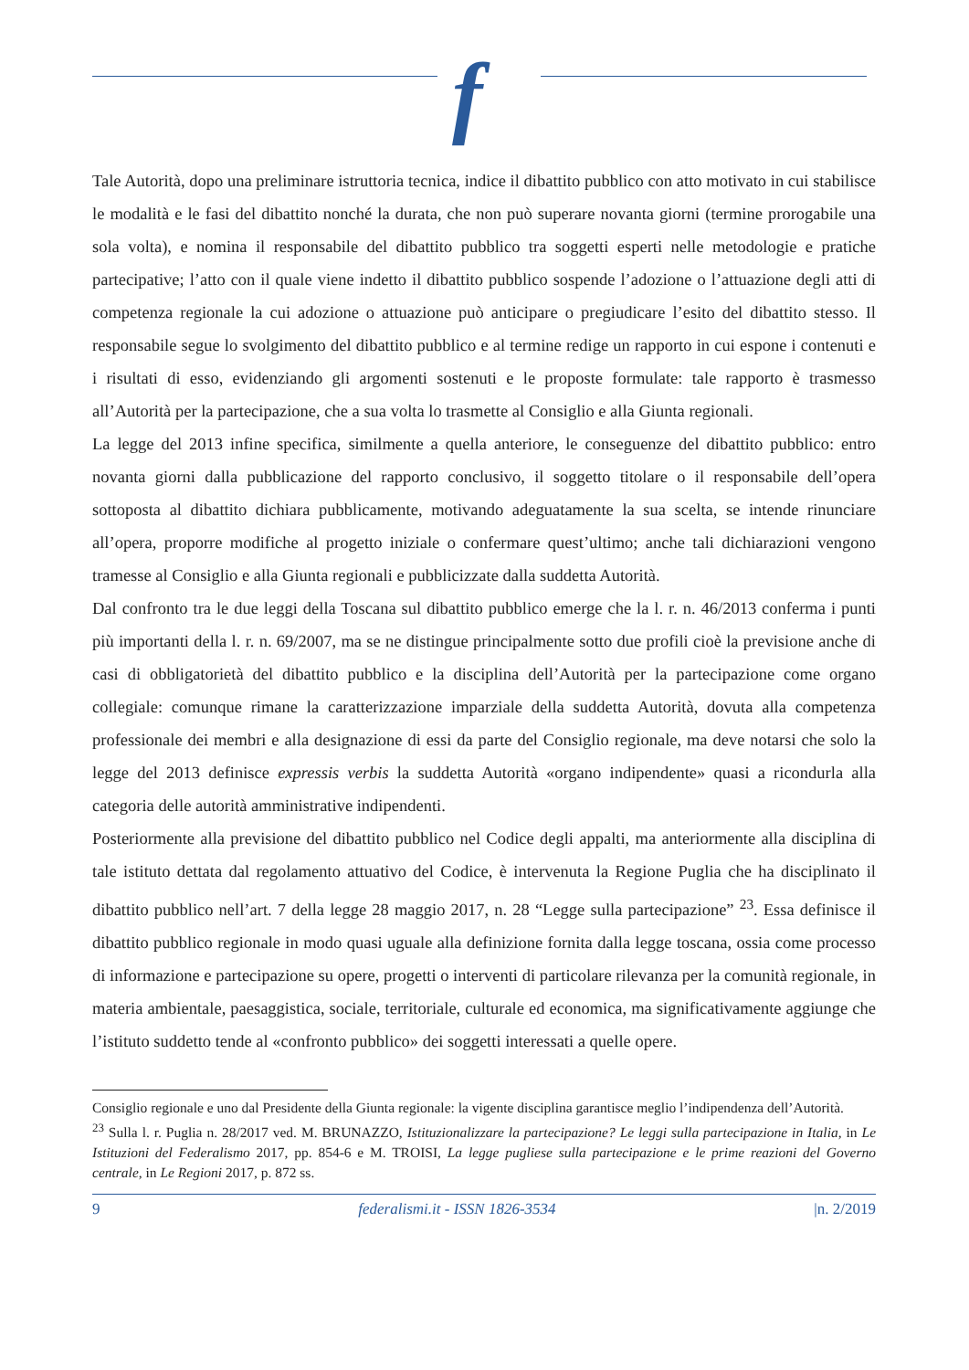f
Tale Autorità, dopo una preliminare istruttoria tecnica, indice il dibattito pubblico con atto motivato in cui stabilisce le modalità e le fasi del dibattito nonché la durata, che non può superare novanta giorni (termine prorogabile una sola volta), e nomina il responsabile del dibattito pubblico tra soggetti esperti nelle metodologie e pratiche partecipative; l’atto con il quale viene indetto il dibattito pubblico sospende l’adozione o l’attuazione degli atti di competenza regionale la cui adozione o attuazione può anticipare o pregiudicare l’esito del dibattito stesso. Il responsabile segue lo svolgimento del dibattito pubblico e al termine redige un rapporto in cui espone i contenuti e i risultati di esso, evidenziando gli argomenti sostenuti e le proposte formulate: tale rapporto è trasmesso all’Autorità per la partecipazione, che a sua volta lo trasmette al Consiglio e alla Giunta regionali.
La legge del 2013 infine specifica, similmente a quella anteriore, le conseguenze del dibattito pubblico: entro novanta giorni dalla pubblicazione del rapporto conclusivo, il soggetto titolare o il responsabile dell’opera sottoposta al dibattito dichiara pubblicamente, motivando adeguatamente la sua scelta, se intende rinunciare all’opera, proporre modifiche al progetto iniziale o confermare quest’ultimo; anche tali dichiarazioni vengono tramesse al Consiglio e alla Giunta regionali e pubblicizzate dalla suddetta Autorità.
Dal confronto tra le due leggi della Toscana sul dibattito pubblico emerge che la l. r. n. 46/2013 conferma i punti più importanti della l. r. n. 69/2007, ma se ne distingue principalmente sotto due profili cioè la previsione anche di casi di obbligatorietà del dibattito pubblico e la disciplina dell’Autorità per la partecipazione come organo collegiale: comunque rimane la caratterizzazione imparziale della suddetta Autorità, dovuta alla competenza professionale dei membri e alla designazione di essi da parte del Consiglio regionale, ma deve notarsi che solo la legge del 2013 definisce expressis verbis la suddetta Autorità «organo indipendente» quasi a ricondurla alla categoria delle autorità amministrative indipendenti.
Posteriormente alla previsione del dibattito pubblico nel Codice degli appalti, ma anteriormente alla disciplina di tale istituto dettata dal regolamento attuativo del Codice, è intervenuta la Regione Puglia che ha disciplinato il dibattito pubblico nell’art. 7 della legge 28 maggio 2017, n. 28 “Legge sulla partecipazione” <sup>23</sup>. Essa definisce il dibattito pubblico regionale in modo quasi uguale alla definizione fornita dalla legge toscana, ossia come processo di informazione e partecipazione su opere, progetti o interventi di particolare rilevanza per la comunità regionale, in materia ambientale, paesaggistica, sociale, territoriale, culturale ed economica, ma significativamente aggiunge che l’istituto suddetto tende al «confronto pubblico» dei soggetti interessati a quelle opere.
Consiglio regionale e uno dal Presidente della Giunta regionale: la vigente disciplina garantisce meglio l’indipendenza dell’Autorità.
<sup>23</sup> Sulla l. r. Puglia n. 28/2017 ved. M. BRUNAZZO, Istituzionalizzare la partecipazione? Le leggi sulla partecipazione in Italia, in Le Istituzioni del Federalismo 2017, pp. 854-6 e M. TROISI, La legge pugliese sulla partecipazione e le prime reazioni del Governo centrale, in Le Regioni 2017, p. 872 ss.
9 federalismi.it - ISSN 1826-3534 |n. 2/2019